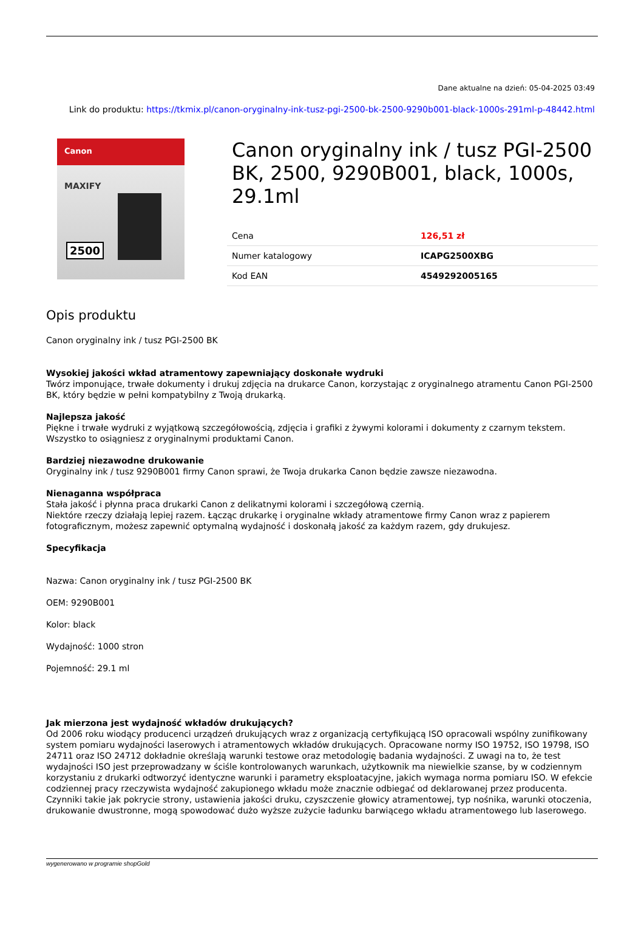Dane aktualne na dzień: 05-04-2025 03:49
Link do produktu: https://tkmix.pl/canon-oryginalny-ink-tusz-pgi-2500-bk-2500-9290b001-black-1000s-291ml-p-48442.html
Canon
MAXIFY
2500
Canon oryginalny ink / tusz PGI-2500 BK, 2500, 9290B001, black, 1000s, 29.1ml
| Cena | 126,51 zł |
| Numer katalogowy | ICAPG2500XBG |
| Kod EAN | 4549292005165 |
Opis produktu
Canon oryginalny ink / tusz PGI-2500 BK
Wysokiej jakości wkład atramentowy zapewniający doskonałe wydruki
Twórz imponujące, trwałe dokumenty i drukuj zdjęcia na drukarce Canon, korzystając z oryginalnego atramentu Canon PGI-2500 BK, który będzie w pełni kompatybilny z Twoją drukarką.
Najlepsza jakość
Piękne i trwałe wydruki z wyjątkową szczegółowością, zdjęcia i grafiki z żywymi kolorami i dokumenty z czarnym tekstem. Wszystko to osiągniesz z oryginalnymi produktami Canon.
Bardziej niezawodne drukowanie
Oryginalny ink / tusz 9290B001 firmy Canon sprawi, że Twoja drukarka Canon będzie zawsze niezawodna.
Nienaganna współpraca
Stała jakość i płynna praca drukarki Canon z delikatnymi kolorami i szczegółową czernią.
Niektóre rzeczy działają lepiej razem. Łącząc drukarkę i oryginalne wkłady atramentowe firmy Canon wraz z papierem fotograficznym, możesz zapewnić optymalną wydajność i doskonałą jakość za każdym razem, gdy drukujesz.
Specyfikacja
Nazwa: Canon oryginalny ink / tusz PGI-2500 BK
OEM: 9290B001
Kolor: black
Wydajność: 1000 stron
Pojemność: 29.1 ml
Jak mierzona jest wydajność wkładów drukujących?
Od 2006 roku wiodący producenci urządzeń drukujących wraz z organizacją certyfikującą ISO opracowali wspólny zunifikowany system pomiaru wydajności laserowych i atramentowych wkładów drukujących. Opracowane normy ISO 19752, ISO 19798, ISO 24711 oraz ISO 24712 dokładnie określają warunki testowe oraz metodologię badania wydajności. Z uwagi na to, że test wydajności ISO jest przeprowadzany w ściśle kontrolowanych warunkach, użytkownik ma niewielkie szanse, by w codziennym korzystaniu z drukarki odtworzyć identyczne warunki i parametry eksploatacyjne, jakich wymaga norma pomiaru ISO. W efekcie codziennej pracy rzeczywista wydajność zakupionego wkładu może znacznie odbiegać od deklarowanej przez producenta. Czynniki takie jak pokrycie strony, ustawienia jakości druku, czyszczenie głowicy atramentowej, typ nośnika, warunki otoczenia, drukowanie dwustronne, mogą spowodować dużo wyższe zużycie ładunku barwiącego wkładu atramentowego lub laserowego.
wygenerowano w programie shopGold